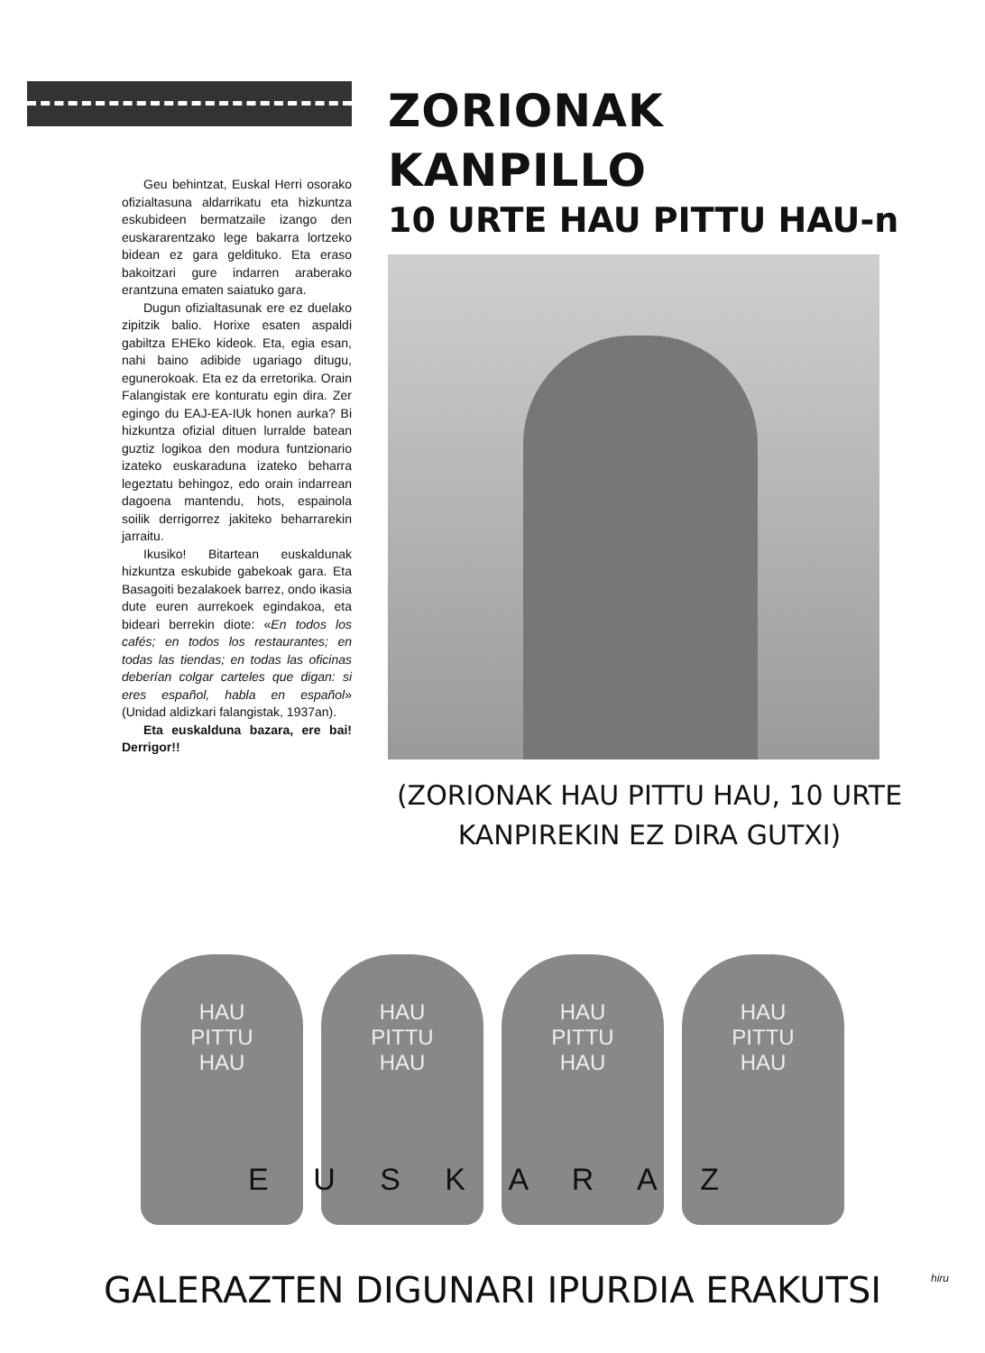Geu behintzat, Euskal Herri osorako ofizialtasuna aldarrikatu eta hizkuntza eskubideen bermatzaile izango den euskararentzako lege bakarra lortzeko bidean ez gara geldituko. Eta eraso bakoitzari gure indarren araberako erantzuna ematen saiatuko gara.
Dugun ofizialtasunak ere ez duelako zipitzik balio. Horixe esaten aspaldi gabiltza EHEko kideok. Eta, egia esan, nahi baino adibide ugariago ditugu, egunerokoak. Eta ez da erretorika. Orain Falangistak ere konturatu egin dira. Zer egingo du EAJ-EA-IUk honen aurka? Bi hizkuntza ofizial dituen lurralde batean guztiz logikoa den modura funtzionario izateko euskaraduna izateko beharra legeztatu behingoz, edo orain indarrean dagoena mantendu, hots, espainola soilik derrigorrez jakiteko beharrarekin jarraitu.
Ikusiko! Bitartean euskaldunak hizkuntza eskubide gabekoak gara. Eta Basagoiti bezalakoek barrez, ondo ikasia dute euren aurrekoek egindakoa, eta bideari berrekin diote: «En todos los cafés; en todos los restaurantes; en todas las tiendas; en todas las oficinas deberían colgar carteles que digan: si eres español, habla en español» (Unidad aldizkari falangistak, 1937an).
Eta euskalduna bazara, ere bai! Derrigor!!
ZORIONAK KANPILLO
10 URTE HAU PITTU HAU-n
(ZORIONAK HAU PITTU HAU, 10 URTE KANPIREKIN EZ DIRA GUTXI)
HAU
PITTU
HAU
HAU
PITTU
HAU
HAU
PITTU
HAU
HAU
PITTU
HAU
E U S K A R A Z
GALERAZTEN DIGUNARI IPURDIA ERAKUTSI
hiru